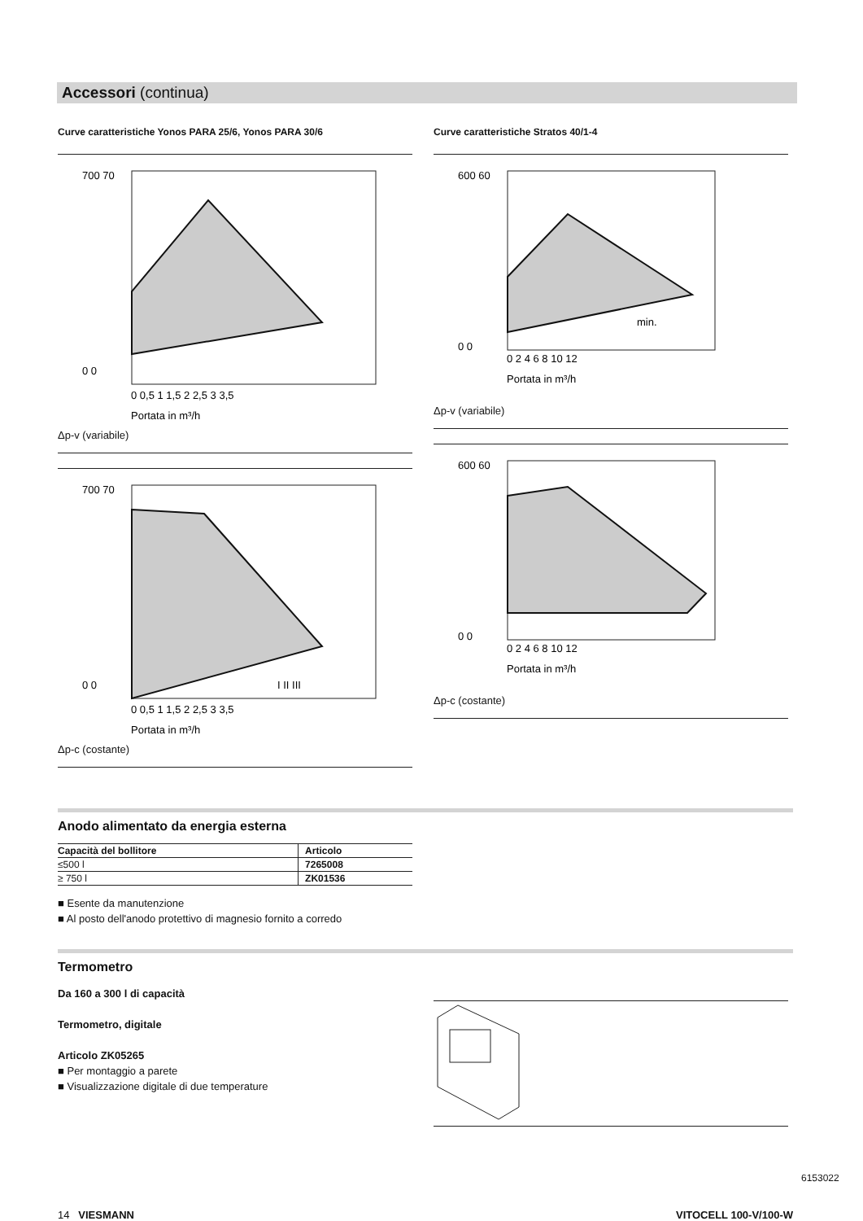Accessori (continua)
Curve caratteristiche Yonos PARA 25/6, Yonos PARA 30/6
700 70
0 0
0 0,5 1 1,5 2 2,5 3 3,5
Portata in m³/h
Δp-v (variabile)
700 70
0 0
0 0,5 1 1,5 2 2,5 3 3,5
Portata in m³/h
I II III
Δp-c (costante)
Curve caratteristiche Stratos 40/1-4
600 60
0 0
0 2 4 6 8 10 12
Portata in m³/h
min.
Δp-v (variabile)
600 60
0 0
0 2 4 6 8 10 12
Portata in m³/h
Δp-c (costante)
Anodo alimentato da energia esterna
| Capacità del bollitore | Articolo |
| --- | --- |
| ≤500 l | 7265008 |
| ≥ 750 l | ZK01536 |
■ Esente da manutenzione
■ Al posto dell'anodo protettivo di magnesio fornito a corredo
Termometro
Da 160 a 300 l di capacità
Termometro, digitale
Articolo ZK05265
■ Per montaggio a parete
■ Visualizzazione digitale di due temperature
6153022
14 VIESMANN VITOCELL 100-V/100-W